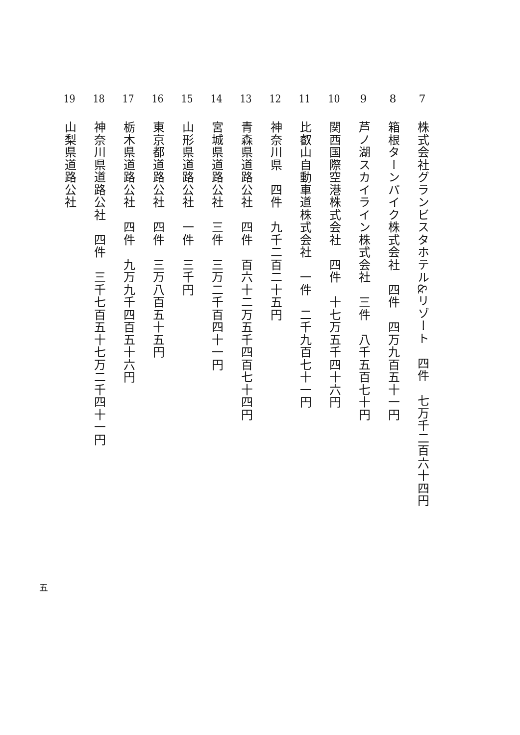7 株式会社グランビスタホテル&リゾート　四件　七万千二百六十四円
8 箱根ターンパイク株式会社　四件　四万九百五十一円
9 芦ノ湖スカイライン株式会社　三件　八千五百七十円
10 関西国際空港株式会社　四件　十七万五千四十六円
11 比叡山自動車道株式会社　一件　二千九百七十一円
12 神奈川県　四件　九千二百二十五円
13 青森県道路公社　四件　百六十二万五千四百七十四円
14 宮城県道路公社　三件　三万二千百四十一円
15 山形県道路公社　一件　三千円
16 東京都道路公社　四件　三万八百五十五円
17 栃木県道路公社　四件　九万九千四百五十六円
18 神奈川県道路公社　四件　三千七百五十七万二千四十一円
19 山梨県道路公社
五